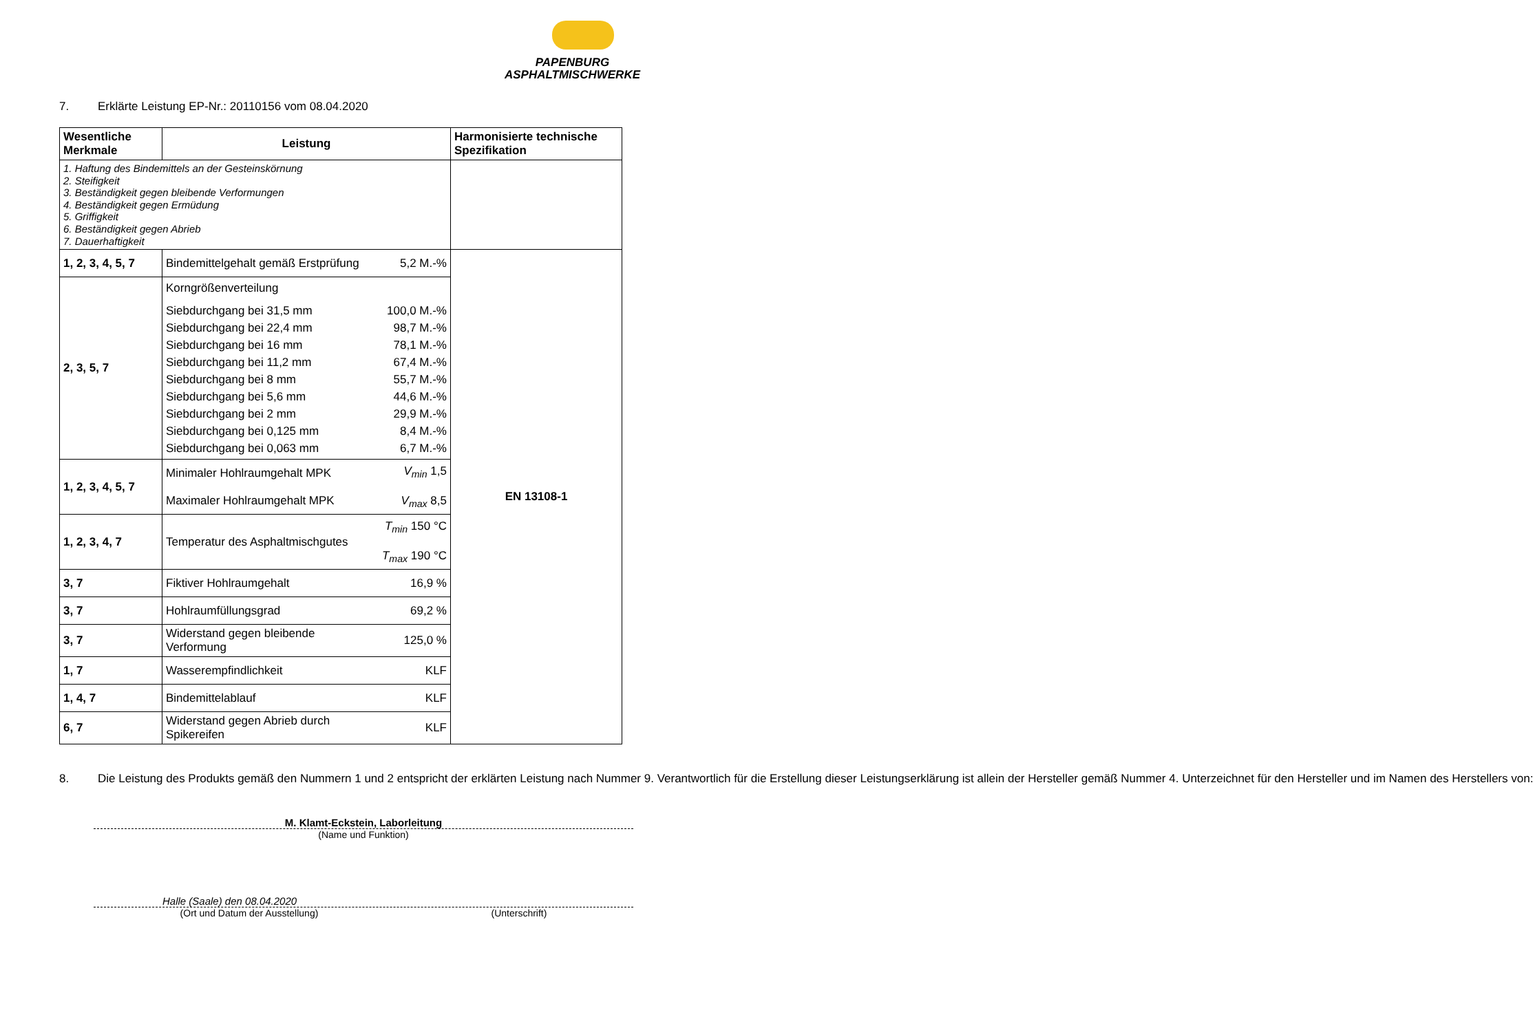PAPENBURG
ASPHALTMISCHWERKE
7. Erklärte Leistung EP-Nr.: 20110156 vom 08.04.2020
| Wesentliche Merkmale | Leistung | | Harmonisierte technische Spezifikation |
| --- | --- | --- | --- |
| 1. Haftung des Bindemittels an der Gesteinskörnung 2. Steifigkeit 3. Beständigkeit gegen bleibende Verformungen 4. Beständigkeit gegen Ermüdung 5. Griffigkeit 6. Beständigkeit gegen Abrieb 7. Dauerhaftigkeit | | | |
| 1, 2, 3, 4, 5, 7 | Bindemittelgehalt gemäß Erstprüfung | 5,2 M.-% | EN 13108-1 |
| 2, 3, 5, 7 | / Korngrößenverteilung / / / Siebdurchgang bei 31,5 mm / 100,0 M.-% / / Siebdurchgang bei 22,4 mm / 98,7 M.-% / / Siebdurchgang bei 16 mm / 78,1 M.-% / / Siebdurchgang bei 11,2 mm / 67,4 M.-% / / Siebdurchgang bei 8 mm / 55,7 M.-% / / Siebdurchgang bei 5,6 mm / 44,6 M.-% / / Siebdurchgang bei 2 mm / 29,9 M.-% / / Siebdurchgang bei 0,125 mm / 8,4 M.-% / / Siebdurchgang bei 0,063 mm / 6,7 M.-% / | | |
| 1, 2, 3, 4, 5, 7 | Minimaler Hohlraumgehalt MPK Maximaler Hohlraumgehalt MPK | V<sub>min</sub> 1,5 V<sub>max</sub> 8,5 | |
| 1, 2, 3, 4, 7 | Temperatur des Asphaltmischgutes | T<sub>min</sub> 150 °C T<sub>max</sub> 190 °C | |
| 3, 7 | Fiktiver Hohlraumgehalt | 16,9 % | |
| 3, 7 | Hohlraumfüllungsgrad | 69,2 % | |
| 3, 7 | Widerstand gegen bleibende Verformung | 125,0 % | |
| 1, 7 | Wasserempfindlichkeit | KLF | |
| 1, 4, 7 | Bindemittelablauf | KLF | |
| 6, 7 | Widerstand gegen Abrieb durch Spikereifen | KLF | |
8. Die Leistung des Produkts gemäß den Nummern 1 und 2 entspricht der erklärten Leistung nach Nummer 9. Verantwortlich für die Erstellung dieser Leistungserklärung ist allein der Hersteller gemäß Nummer 4. Unterzeichnet für den Hersteller und im Namen des Herstellers von:
M. Klamt-Eckstein, Laborleitung
(Name und Funktion)
Halle (Saale) den 08.04.2020
(Ort und Datum der Ausstellung) (Unterschrift)